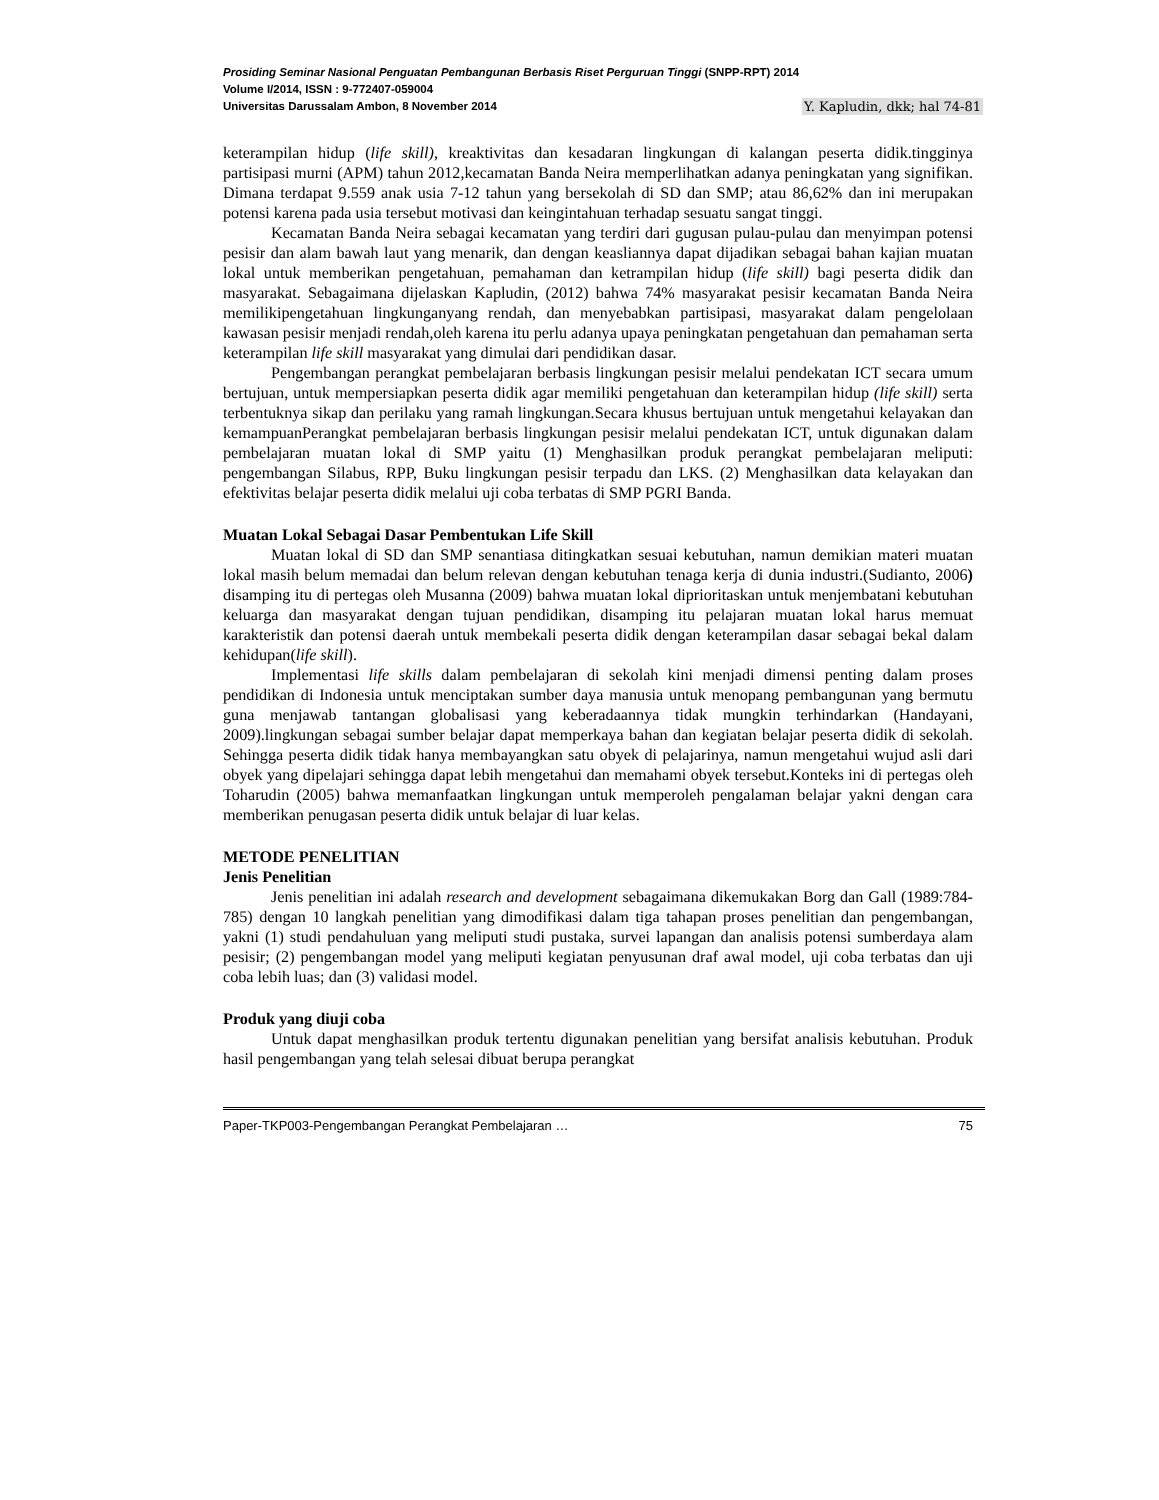Prosiding Seminar Nasional Penguatan Pembangunan Berbasis Riset Perguruan Tinggi (SNPP-RPT) 2014
Volume I/2014, ISSN : 9-772407-059004
Universitas Darussalam Ambon, 8 November 2014 Y. Kapludin, dkk; hal 74-81
keterampilan hidup (life skill), kreaktivitas dan kesadaran lingkungan di kalangan peserta didik.tingginya partisipasi murni (APM) tahun 2012,kecamatan Banda Neira memperlihatkan adanya peningkatan yang signifikan. Dimana terdapat 9.559 anak usia 7-12 tahun yang bersekolah di SD dan SMP; atau 86,62% dan ini merupakan potensi karena pada usia tersebut motivasi dan keingintahuan terhadap sesuatu sangat tinggi.
Kecamatan Banda Neira sebagai kecamatan yang terdiri dari gugusan pulau-pulau dan menyimpan potensi pesisir dan alam bawah laut yang menarik, dan dengan keasliannya dapat dijadikan sebagai bahan kajian muatan lokal untuk memberikan pengetahuan, pemahaman dan ketrampilan hidup (life skill) bagi peserta didik dan masyarakat. Sebagaimana dijelaskan Kapludin, (2012) bahwa 74% masyarakat pesisir kecamatan Banda Neira memilikipengetahuan lingkunganyang rendah, dan menyebabkan partisipasi, masyarakat dalam pengelolaan kawasan pesisir menjadi rendah,oleh karena itu perlu adanya upaya peningkatan pengetahuan dan pemahaman serta keterampilan life skill masyarakat yang dimulai dari pendidikan dasar.
Pengembangan perangkat pembelajaran berbasis lingkungan pesisir melalui pendekatan ICT secara umum bertujuan, untuk mempersiapkan peserta didik agar memiliki pengetahuan dan keterampilan hidup (life skill) serta terbentuknya sikap dan perilaku yang ramah lingkungan.Secara khusus bertujuan untuk mengetahui kelayakan dan kemampuanPerangkat pembelajaran berbasis lingkungan pesisir melalui pendekatan ICT, untuk digunakan dalam pembelajaran muatan lokal di SMP yaitu (1) Menghasilkan produk perangkat pembelajaran meliputi: pengembangan Silabus, RPP, Buku lingkungan pesisir terpadu dan LKS. (2) Menghasilkan data kelayakan dan efektivitas belajar peserta didik melalui uji coba terbatas di SMP PGRI Banda.
Muatan Lokal Sebagai Dasar Pembentukan Life Skill
Muatan lokal di SD dan SMP senantiasa ditingkatkan sesuai kebutuhan, namun demikian materi muatan lokal masih belum memadai dan belum relevan dengan kebutuhan tenaga kerja di dunia industri.(Sudianto, 2006) disamping itu di pertegas oleh Musanna (2009) bahwa muatan lokal diprioritaskan untuk menjembatani kebutuhan keluarga dan masyarakat dengan tujuan pendidikan, disamping itu pelajaran muatan lokal harus memuat karakteristik dan potensi daerah untuk membekali peserta didik dengan keterampilan dasar sebagai bekal dalam kehidupan(life skill).
Implementasi life skills dalam pembelajaran di sekolah kini menjadi dimensi penting dalam proses pendidikan di Indonesia untuk menciptakan sumber daya manusia untuk menopang pembangunan yang bermutu guna menjawab tantangan globalisasi yang keberadaannya tidak mungkin terhindarkan (Handayani, 2009).lingkungan sebagai sumber belajar dapat memperkaya bahan dan kegiatan belajar peserta didik di sekolah. Sehingga peserta didik tidak hanya membayangkan satu obyek di pelajarinya, namun mengetahui wujud asli dari obyek yang dipelajari sehingga dapat lebih mengetahui dan memahami obyek tersebut.Konteks ini di pertegas oleh Toharudin (2005) bahwa memanfaatkan lingkungan untuk memperoleh pengalaman belajar yakni dengan cara memberikan penugasan peserta didik untuk belajar di luar kelas.
METODE PENELITIAN
Jenis Penelitian
Jenis penelitian ini adalah research and development sebagaimana dikemukakan Borg dan Gall (1989:784- 785) dengan 10 langkah penelitian yang dimodifikasi dalam tiga tahapan proses penelitian dan pengembangan, yakni (1) studi pendahuluan yang meliputi studi pustaka, survei lapangan dan analisis potensi sumberdaya alam pesisir; (2) pengembangan model yang meliputi kegiatan penyusunan draf awal model, uji coba terbatas dan uji coba lebih luas; dan (3) validasi model.
Produk yang diuji coba
Untuk dapat menghasilkan produk tertentu digunakan penelitian yang bersifat analisis kebutuhan. Produk hasil pengembangan yang telah selesai dibuat berupa perangkat
Paper-TKP003-Pengembangan Perangkat Pembelajaran … 75